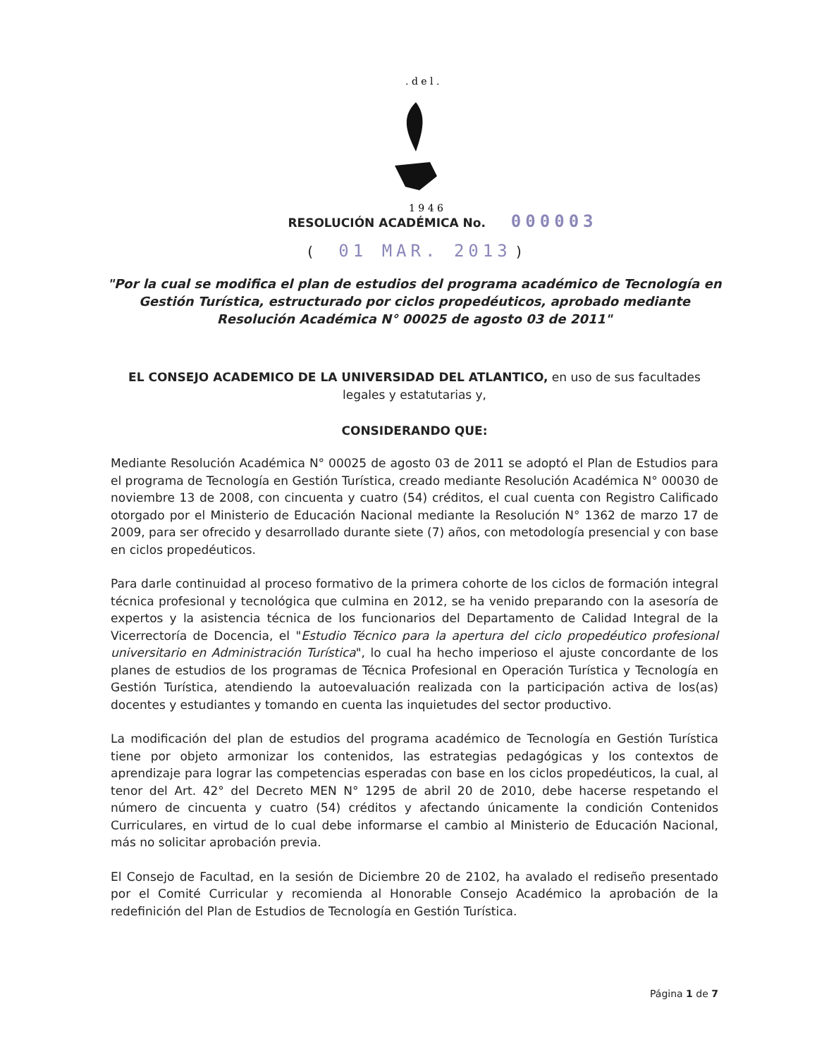. d e l .
1 9 4 6
RESOLUCIÓN ACADÉMICA No. 000003
( 01 MAR. 2013 )
"Por la cual se modifica el plan de estudios del programa académico de Tecnología en Gestión Turística, estructurado por ciclos propedéuticos, aprobado mediante Resolución Académica N° 00025 de agosto 03 de 2011"
EL CONSEJO ACADEMICO DE LA UNIVERSIDAD DEL ATLANTICO, en uso de sus facultades legales y estatutarias y,
CONSIDERANDO QUE:
Mediante Resolución Académica N° 00025 de agosto 03 de 2011 se adoptó el Plan de Estudios para el programa de Tecnología en Gestión Turística, creado mediante Resolución Académica N° 00030 de noviembre 13 de 2008, con cincuenta y cuatro (54) créditos, el cual cuenta con Registro Calificado otorgado por el Ministerio de Educación Nacional mediante la Resolución N° 1362 de marzo 17 de 2009, para ser ofrecido y desarrollado durante siete (7) años, con metodología presencial y con base en ciclos propedéuticos.
Para darle continuidad al proceso formativo de la primera cohorte de los ciclos de formación integral técnica profesional y tecnológica que culmina en 2012, se ha venido preparando con la asesoría de expertos y la asistencia técnica de los funcionarios del Departamento de Calidad Integral de la Vicerrectoría de Docencia, el "Estudio Técnico para la apertura del ciclo propedéutico profesional universitario en Administración Turística", lo cual ha hecho imperioso el ajuste concordante de los planes de estudios de los programas de Técnica Profesional en Operación Turística y Tecnología en Gestión Turística, atendiendo la autoevaluación realizada con la participación activa de los(as) docentes y estudiantes y tomando en cuenta las inquietudes del sector productivo.
La modificación del plan de estudios del programa académico de Tecnología en Gestión Turística tiene por objeto armonizar los contenidos, las estrategias pedagógicas y los contextos de aprendizaje para lograr las competencias esperadas con base en los ciclos propedéuticos, la cual, al tenor del Art. 42° del Decreto MEN N° 1295 de abril 20 de 2010, debe hacerse respetando el número de cincuenta y cuatro (54) créditos y afectando únicamente la condición Contenidos Curriculares, en virtud de lo cual debe informarse el cambio al Ministerio de Educación Nacional, más no solicitar aprobación previa.
El Consejo de Facultad, en la sesión de Diciembre 20 de 2102, ha avalado el rediseño presentado por el Comité Curricular y recomienda al Honorable Consejo Académico la aprobación de la redefinición del Plan de Estudios de Tecnología en Gestión Turística.
Página 1 de 7